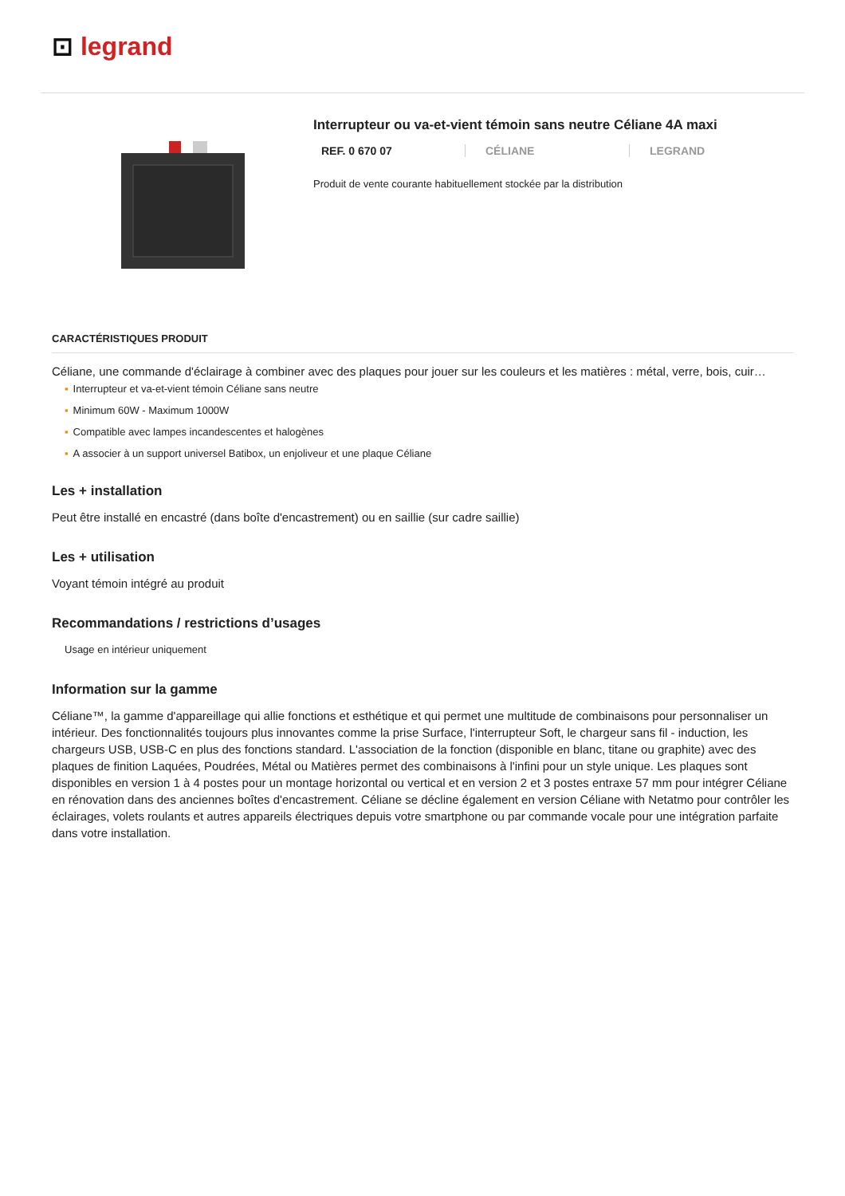⊡ legrand
Interrupteur ou va-et-vient témoin sans neutre Céliane 4A maxi
REF. 0 670 07 CÉLIANE LEGRAND
Produit de vente courante habituellement stockée par la distribution
CARACTÉRISTIQUES PRODUIT
Céliane, une commande d'éclairage à combiner avec des plaques pour jouer sur les couleurs et les matières : métal, verre, bois, cuir…
▪ Interrupteur et va-et-vient témoin Céliane sans neutre
▪ Minimum 60W - Maximum 1000W
▪ Compatible avec lampes incandescentes et halogènes
▪ A associer à un support universel Batibox, un enjoliveur et une plaque Céliane
Les + installation
Peut être installé en encastré (dans boîte d'encastrement) ou en saillie (sur cadre saillie)
Les + utilisation
Voyant témoin intégré au produit
Recommandations / restrictions d’usages
Usage en intérieur uniquement
Information sur la gamme
Céliane™, la gamme d'appareillage qui allie fonctions et esthétique et qui permet une multitude de combinaisons pour personnaliser un intérieur. Des fonctionnalités toujours plus innovantes comme la prise Surface, l'interrupteur Soft, le chargeur sans fil - induction, les chargeurs USB, USB-C en plus des fonctions standard. L'association de la fonction (disponible en blanc, titane ou graphite) avec des plaques de finition Laquées, Poudrées, Métal ou Matières permet des combinaisons à l'infini pour un style unique. Les plaques sont disponibles en version 1 à 4 postes pour un montage horizontal ou vertical et en version 2 et 3 postes entraxe 57 mm pour intégrer Céliane en rénovation dans des anciennes boîtes d'encastrement. Céliane se décline également en version Céliane with Netatmo pour contrôler les éclairages, volets roulants et autres appareils électriques depuis votre smartphone ou par commande vocale pour une intégration parfaite dans votre installation.